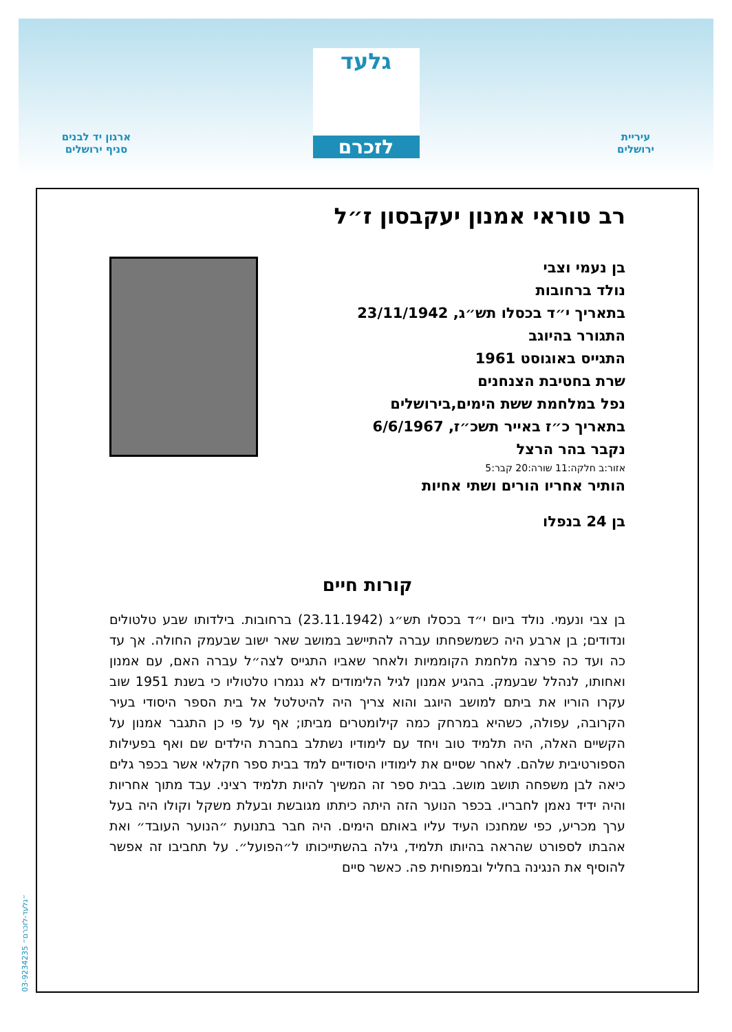עיריית
ירושלים
גלעד
לזכרם
ארגון יד לבנים
סניף ירושלים
רב טוראי אמנון יעקבסון ז״ל
בן נעמי וצבי
נולד ברחובות
בתאריך י״ד בכסלו תש״ג, 23/11/1942
התגורר בהיוגב
התגייס באוגוסט 1961
שרת בחטיבת הצנחנים
נפל במלחמת ששת הימים,בירושלים
בתאריך כ״ז באייר תשכ״ז, 6/6/1967
נקבר בהר הרצל
אזור:ב חלקה:11 שורה:20 קבר:5
הותיר אחריו הורים ושתי אחיות
בן 24 בנפלו
קורות חיים
בן צבי ונעמי. נולד ביום י״ד בכסלו תש״ג (23.11.1942) ברחובות. בילדותו שבע טלטולים ונדודים; בן ארבע היה כשמשפחתו עברה להתיישב במושב שאר ישוב שבעמק החולה. אך עד כה ועד כה פרצה מלחמת הקוממיות ולאחר שאביו התגייס לצה״ל עברה האם, עם אמנון ואחותו, לנהלל שבעמק. בהגיע אמנון לגיל הלימודים לא נגמרו טלטוליו כי בשנת 1951 שוב עקרו הוריו את ביתם למושב היוגב והוא צריך היה להיטלטל אל בית הספר היסודי בעיר הקרובה, עפולה, כשהיא במרחק כמה קילומטרים מביתו; אף על פי כן התגבר אמנון על הקשיים האלה, היה תלמיד טוב ויחד עם לימודיו נשתלב בחברת הילדים שם ואף בפעילות הספורטיבית שלהם. לאחר שסיים את לימודיו היסודיים למד בבית ספר חקלאי אשר בכפר גלים כיאה לבן משפחה תושב מושב. בבית ספר זה המשיך להיות תלמיד רציני. עבד מתוך אחריות והיה ידיד נאמן לחבריו. בכפר הנוער הזה היתה כיתתו מגובשת ובעלת משקל וקולו היה בעל ערך מכריע, כפי שמחנכו העיד עליו באותם הימים. היה חבר בתנועת ״הנוער העובד״ ואת אהבתו לספורט שהראה בהיותו תלמיד, גילה בהשתייכותו ל״הפועל״. על תחביבו זה אפשר להוסיף את הנגינה בחליל ובמפוחית פה. כאשר סיים
03-9234235 ״גלעד-לזכרם״